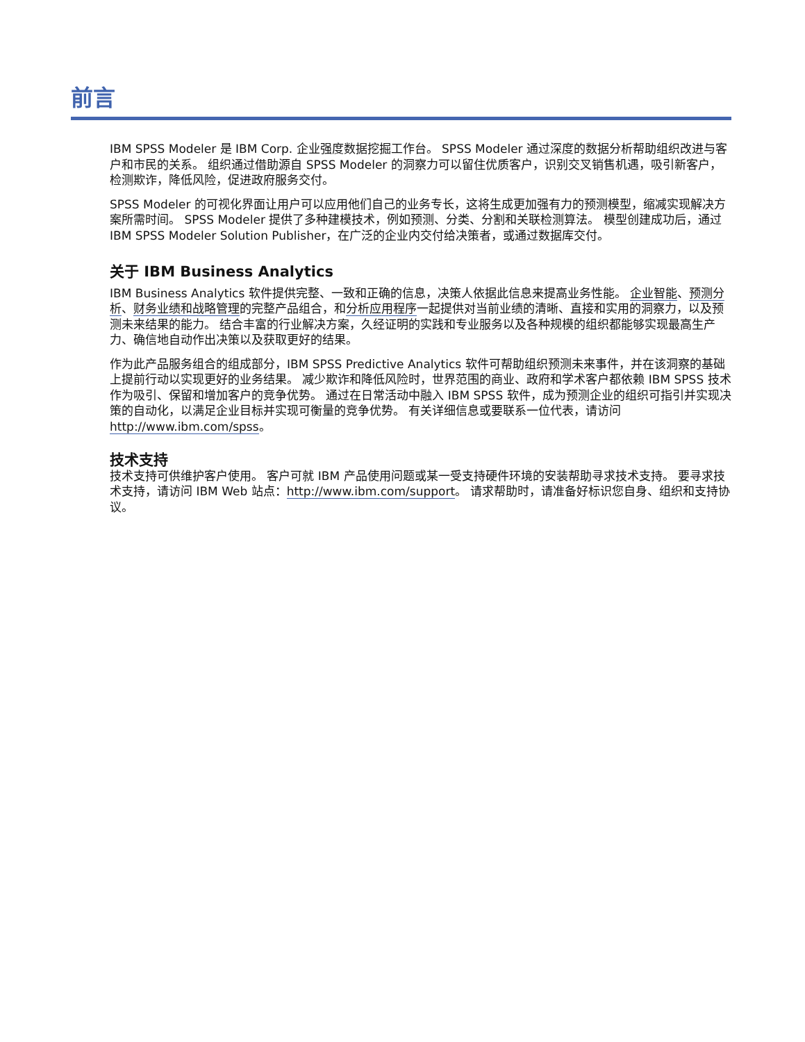前言
IBM SPSS Modeler 是 IBM Corp. 企业强度数据挖掘工作台。 SPSS Modeler 通过深度的数据分析帮助组织改进与客户和市民的关系。 组织通过借助源自 SPSS Modeler 的洞察力可以留住优质客户，识别交叉销售机遇，吸引新客户，检测欺诈，降低风险，促进政府服务交付。
SPSS Modeler 的可视化界面让用户可以应用他们自己的业务专长，这将生成更加强有力的预测模型，缩减实现解决方案所需时间。 SPSS Modeler 提供了多种建模技术，例如预测、分类、分割和关联检测算法。 模型创建成功后，通过 IBM SPSS Modeler Solution Publisher，在广泛的企业内交付给决策者，或通过数据库交付。
关于 IBM Business Analytics
IBM Business Analytics 软件提供完整、一致和正确的信息，决策人依据此信息来提高业务性能。 企业智能、预测分析、财务业绩和战略管理的完整产品组合，和分析应用程序一起提供对当前业绩的清晰、直接和实用的洞察力，以及预测未来结果的能力。 结合丰富的行业解决方案，久经证明的实践和专业服务以及各种规模的组织都能够实现最高生产力、确信地自动作出决策以及获取更好的结果。
作为此产品服务组合的组成部分，IBM SPSS Predictive Analytics 软件可帮助组织预测未来事件，并在该洞察的基础上提前行动以实现更好的业务结果。 减少欺诈和降低风险时，世界范围的商业、政府和学术客户都依赖 IBM SPSS 技术作为吸引、保留和增加客户的竞争优势。 通过在日常活动中融入 IBM SPSS 软件，成为预测企业的组织可指引并实现决策的自动化，以满足企业目标并实现可衡量的竞争优势。 有关详细信息或要联系一位代表，请访问 http://www.ibm.com/spss。
技术支持
技术支持可供维护客户使用。 客户可就 IBM 产品使用问题或某一受支持硬件环境的安装帮助寻求技术支持。 要寻求技术支持，请访问 IBM Web 站点：http://www.ibm.com/support。 请求帮助时，请准备好标识您自身、组织和支持协议。